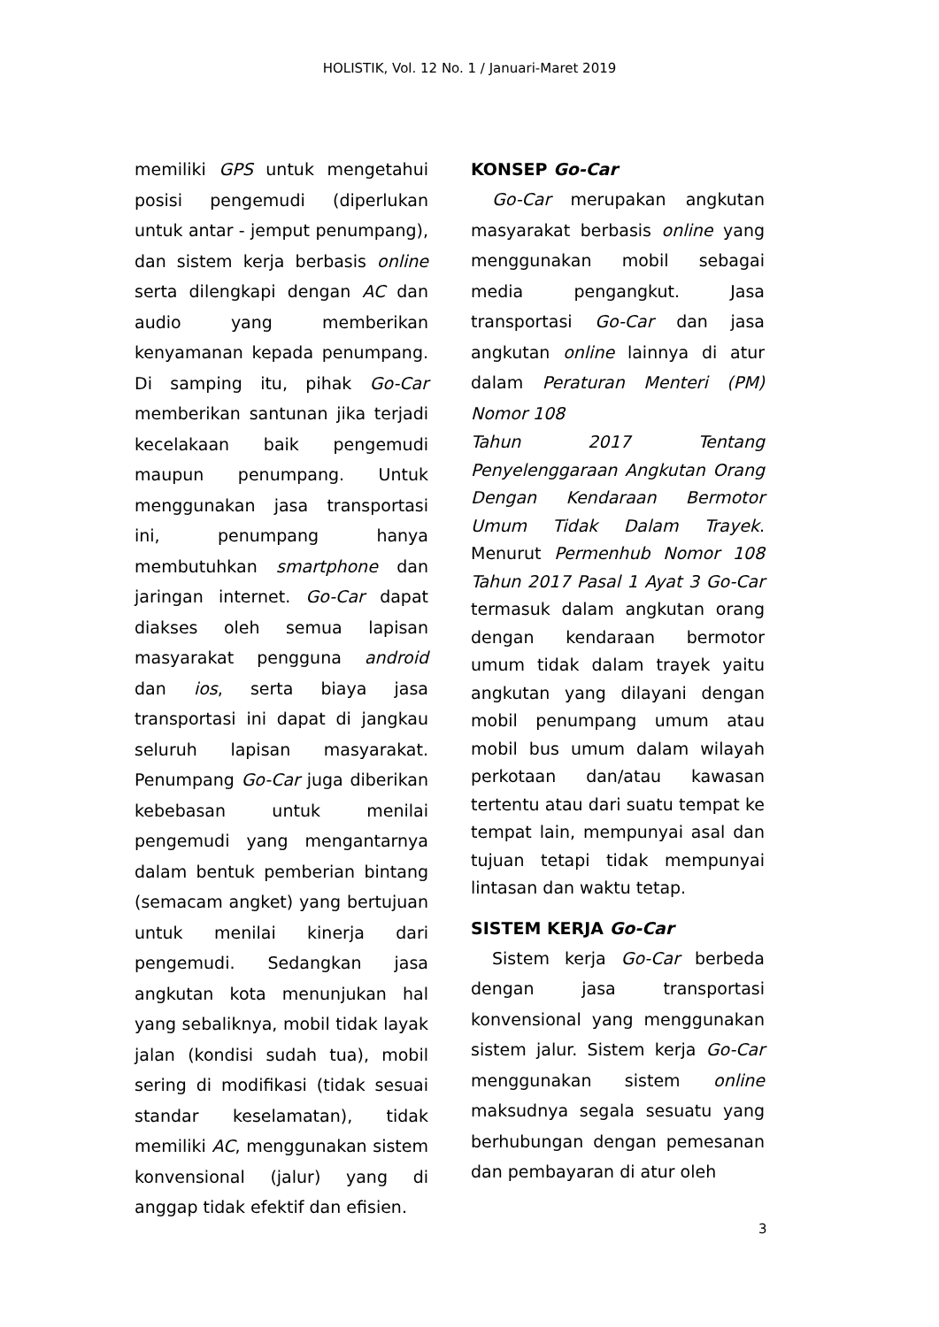HOLISTIK, Vol. 12 No. 1 / Januari-Maret 2019
memiliki GPS untuk mengetahui posisi pengemudi (diperlukan untuk antar - jemput penumpang), dan sistem kerja berbasis online serta dilengkapi dengan AC dan audio yang memberikan kenyamanan kepada penumpang. Di samping itu, pihak Go-Car memberikan santunan jika terjadi kecelakaan baik pengemudi maupun penumpang. Untuk menggunakan jasa transportasi ini, penumpang hanya membutuhkan smartphone dan jaringan internet. Go-Car dapat diakses oleh semua lapisan masyarakat pengguna android dan ios, serta biaya jasa transportasi ini dapat di jangkau seluruh lapisan masyarakat. Penumpang Go-Car juga diberikan kebebasan untuk menilai pengemudi yang mengantarnya dalam bentuk pemberian bintang (semacam angket) yang bertujuan untuk menilai kinerja dari pengemudi. Sedangkan jasa angkutan kota menunjukan hal yang sebaliknya, mobil tidak layak jalan (kondisi sudah tua), mobil sering di modifikasi (tidak sesuai standar keselamatan), tidak memiliki AC, menggunakan sistem konvensional (jalur) yang di anggap tidak efektif dan efisien.
KONSEP Go-Car
Go-Car merupakan angkutan masyarakat berbasis online yang menggunakan mobil sebagai media pengangkut. Jasa transportasi Go-Car dan jasa angkutan online lainnya di atur dalam Peraturan Menteri (PM) Nomor 108
Tahun 2017 Tentang Penyelenggaraan Angkutan Orang Dengan Kendaraan Bermotor Umum Tidak Dalam Trayek. Menurut Permenhub Nomor 108 Tahun 2017 Pasal 1 Ayat 3 Go-Car termasuk dalam angkutan orang dengan kendaraan bermotor umum tidak dalam trayek yaitu angkutan yang dilayani dengan mobil penumpang umum atau mobil bus umum dalam wilayah perkotaan dan/atau kawasan tertentu atau dari suatu tempat ke tempat lain, mempunyai asal dan tujuan tetapi tidak mempunyai lintasan dan waktu tetap.
SISTEM KERJA Go-Car
Sistem kerja Go-Car berbeda dengan jasa transportasi konvensional yang menggunakan sistem jalur. Sistem kerja Go-Car menggunakan sistem online maksudnya segala sesuatu yang berhubungan dengan pemesanan dan pembayaran di atur oleh
3